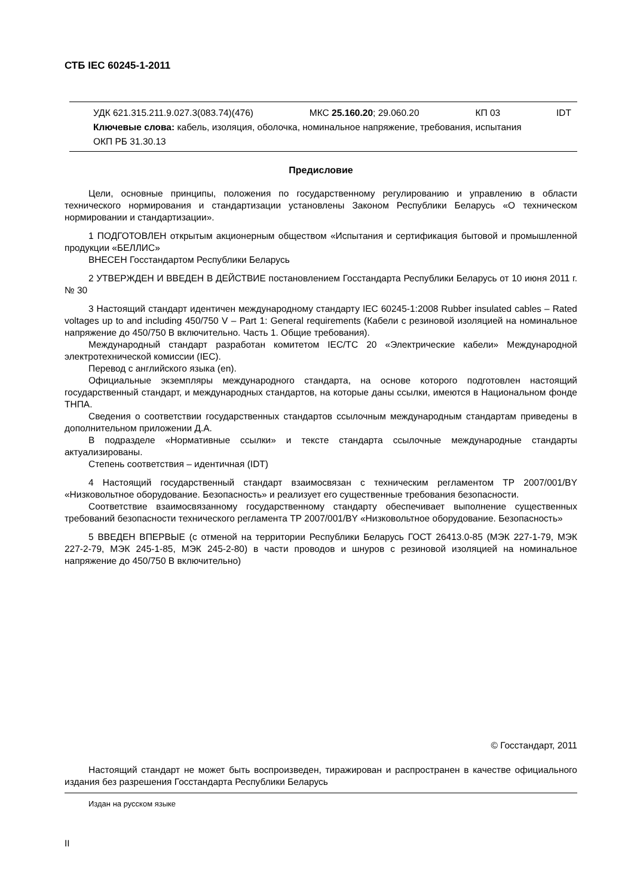СТБ IEC 60245-1-2011
УДК 621.315.211.9.027.3(083.74)(476) МКС 25.160.20; 29.060.20 КП 03 IDT
Ключевые слова: кабель, изоляция, оболочка, номинальное напряжение, требования, испытания
ОКП РБ 31.30.13
Предисловие
Цели, основные принципы, положения по государственному регулированию и управлению в области технического нормирования и стандартизации установлены Законом Республики Беларусь «О техническом нормировании и стандартизации».
1 ПОДГОТОВЛЕН открытым акционерным обществом «Испытания и сертификация бытовой и промышленной продукции «БЕЛЛИС»
ВНЕСЕН Госстандартом Республики Беларусь
2 УТВЕРЖДЕН И ВВЕДЕН В ДЕЙСТВИЕ постановлением Госстандарта Республики Беларусь от 10 июня 2011 г. № 30
3 Настоящий стандарт идентичен международному стандарту IEC 60245-1:2008 Rubber insulated cables – Rated voltages up to and including 450/750 V – Part 1: General requirements (Кабели с резиновой изоляцией на номинальное напряжение до 450/750 В включительно. Часть 1. Общие требования).
Международный стандарт разработан комитетом IEC/TC 20 «Электрические кабели» Международной электротехнической комиссии (IEC).
Перевод с английского языка (en).
Официальные экземпляры международного стандарта, на основе которого подготовлен настоящий государственный стандарт, и международных стандартов, на которые даны ссылки, имеются в Национальном фонде ТНПА.
Сведения о соответствии государственных стандартов ссылочным международным стандартам приведены в дополнительном приложении Д.А.
В подразделе «Нормативные ссылки» и тексте стандарта ссылочные международные стандарты актуализированы.
Степень соответствия – идентичная (IDT)
4 Настоящий государственный стандарт взаимосвязан с техническим регламентом ТР 2007/001/BY «Низковольтное оборудование. Безопасность» и реализует его существенные требования безопасности.
Соответствие взаимосвязанному государственному стандарту обеспечивает выполнение существенных требований безопасности технического регламента ТР 2007/001/BY «Низковольтное оборудование. Безопасность»
5 ВВЕДЕН ВПЕРВЫЕ (с отменой на территории Республики Беларусь ГОСТ 26413.0-85 (МЭК 227-1-79, МЭК 227-2-79, МЭК 245-1-85, МЭК 245-2-80) в части проводов и шнуров с резиновой изоляцией на номинальное напряжение до 450/750 В включительно)
© Госстандарт, 2011
Настоящий стандарт не может быть воспроизведен, тиражирован и распространен в качестве официального издания без разрешения Госстандарта Республики Беларусь
Издан на русском языке
II